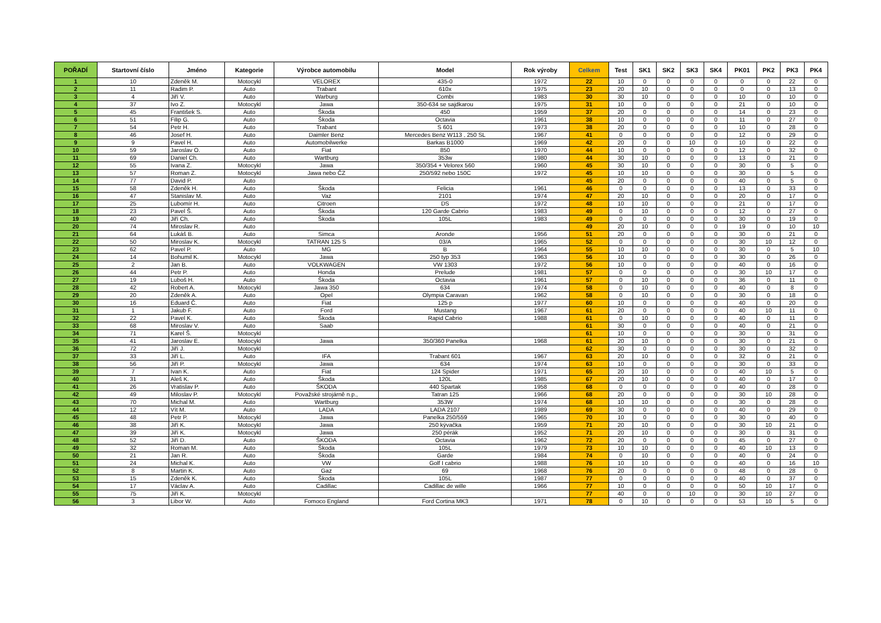| POŘADÍ | Startovní číslo | Jméno | Kategorie | Výrobce automobilu | Model | Rok výroby | Celkem | Test | SK1 | SK2 | SK3 | SK4 | PK01 | PK2 | PK3 | PK4 |
| --- | --- | --- | --- | --- | --- | --- | --- | --- | --- | --- | --- | --- | --- | --- | --- | --- |
| 1 | 10 | Zdeněk M. | Motocykl | VELOREX | 435-0 | 1972 | 22 | 10 | 0 | 0 | 0 | 0 | 0 | 0 | 22 | 0 |
| 2 | 11 | Radim P. | Auto | Trabant | 610x | 1975 | 23 | 20 | 10 | 0 | 0 | 0 | 0 | 0 | 13 | 0 |
| 3 | 4 | Jiří V. | Auto | Warburg | Combi | 1983 | 30 | 30 | 10 | 0 | 0 | 0 | 10 | 0 | 10 | 0 |
| 4 | 37 | Ivo Z. | Motocykl | Jawa | 350-634 se sajdkarou | 1975 | 31 | 10 | 0 | 0 | 0 | 0 | 21 | 0 | 10 | 0 |
| 5 | 45 | František S. | Auto | Škoda | 450 | 1959 | 37 | 20 | 0 | 0 | 0 | 0 | 14 | 0 | 23 | 0 |
| 6 | 51 | Filip G. | Auto | Škoda | Octavia | 1961 | 38 | 10 | 0 | 0 | 0 | 0 | 11 | 0 | 27 | 0 |
| 7 | 54 | Petr H. | Auto | Trabant | S 601 | 1973 | 38 | 20 | 0 | 0 | 0 | 0 | 10 | 0 | 28 | 0 |
| 8 | 46 | Josef H. | Auto | Daimler Benz | Mercedes Benz W113 , 250 SL | 1967 | 41 | 0 | 0 | 0 | 0 | 0 | 12 | 0 | 29 | 0 |
| 9 | 9 | Pavel H. | Auto | Automobilwerke | Barkas B1000 | 1969 | 42 | 20 | 0 | 0 | 10 | 0 | 10 | 0 | 22 | 0 |
| 10 | 59 | Jaroslav O. | Auto | Fiat | 850 | 1970 | 44 | 10 | 0 | 0 | 0 | 0 | 12 | 0 | 32 | 0 |
| 11 | 69 | Daniel Ch. | Auto | Wartburg | 353w | 1980 | 44 | 30 | 10 | 0 | 0 | 0 | 13 | 0 | 21 | 0 |
| 12 | 55 | Ivana Z. | Motocykl | Jawa | 350/354 + Velorex 560 | 1960 | 45 | 30 | 10 | 0 | 0 | 0 | 30 | 0 | 5 | 0 |
| 13 | 57 | Roman Z. | Motocykl | Jawa nebo ČZ | 250/592 nebo 150C | 1972 | 45 | 10 | 10 | 0 | 0 | 0 | 30 | 0 | 5 | 0 |
| 14 | 77 | David P. | Auto | | | | 45 | 20 | 0 | 0 | 0 | 0 | 40 | 0 | 5 | 0 |
| 15 | 58 | Zdeněk H. | Auto | Škoda | Felicia | 1961 | 46 | 0 | 0 | 0 | 0 | 0 | 13 | 0 | 33 | 0 |
| 16 | 47 | Stanislav M. | Auto | Vaz | 2101 | 1974 | 47 | 20 | 10 | 0 | 0 | 0 | 20 | 0 | 17 | 0 |
| 17 | 25 | Lubomír H. | Auto | Citroen | DS | 1972 | 48 | 10 | 10 | 0 | 0 | 0 | 21 | 0 | 17 | 0 |
| 18 | 23 | Pavel Š. | Auto | Škoda | 120 Garde Cabrio | 1983 | 49 | 0 | 10 | 0 | 0 | 0 | 12 | 0 | 27 | 0 |
| 19 | 40 | Jiří Ch. | Auto | Škoda | 105L | 1983 | 49 | 0 | 0 | 0 | 0 | 0 | 30 | 0 | 19 | 0 |
| 20 | 74 | Miroslav R. | Auto | | | | 49 | 20 | 10 | 0 | 0 | 0 | 19 | 0 | 10 | 10 |
| 21 | 64 | Lukáš B. | Auto | Simca | Aronde | 1956 | 51 | 20 | 0 | 0 | 0 | 0 | 30 | 0 | 21 | 0 |
| 22 | 50 | Miroslav K. | Motocykl | TATRAN 125 S | 03/A | 1965 | 52 | 0 | 0 | 0 | 0 | 0 | 30 | 10 | 12 | 0 |
| 23 | 62 | Pavel P. | Auto | MG | B | 1964 | 55 | 10 | 10 | 0 | 0 | 0 | 30 | 0 | 5 | 10 |
| 24 | 14 | Bohumil K. | Motocykl | Jawa | 250 typ 353 | 1963 | 56 | 10 | 0 | 0 | 0 | 0 | 30 | 0 | 26 | 0 |
| 25 | 2 | Jan B. | Auto | VOLKWAGEN | VW 1303 | 1972 | 56 | 10 | 0 | 0 | 0 | 0 | 40 | 0 | 16 | 0 |
| 26 | 44 | Petr P. | Auto | Honda | Prelude | 1981 | 57 | 0 | 0 | 0 | 0 | 0 | 30 | 10 | 17 | 0 |
| 27 | 19 | Luboš H. | Auto | Škoda | Octavia | 1961 | 57 | 0 | 10 | 0 | 0 | 0 | 36 | 0 | 11 | 0 |
| 28 | 42 | Robert A. | Motocykl | Jawa 350 | 634 | 1974 | 58 | 0 | 10 | 0 | 0 | 0 | 40 | 0 | 8 | 0 |
| 29 | 20 | Zdeněk A. | Auto | Opel | Olympia Caravan | 1962 | 58 | 0 | 10 | 0 | 0 | 0 | 30 | 0 | 18 | 0 |
| 30 | 16 | Eduard Č. | Auto | Fiat | 125 p | 1977 | 60 | 10 | 0 | 0 | 0 | 0 | 40 | 0 | 20 | 0 |
| 31 | 1 | Jakub F. | Auto | Ford | Mustang | 1967 | 61 | 20 | 0 | 0 | 0 | 0 | 40 | 10 | 11 | 0 |
| 32 | 22 | Pavel K. | Auto | Škoda | Rapid Cabrio | 1988 | 61 | 0 | 10 | 0 | 0 | 0 | 40 | 0 | 11 | 0 |
| 33 | 68 | Miroslav V. | Auto | Saab | | | 61 | 30 | 0 | 0 | 0 | 0 | 40 | 0 | 21 | 0 |
| 34 | 71 | Karel Š. | Motocykl | | | | 61 | 10 | 0 | 0 | 0 | 0 | 30 | 0 | 31 | 0 |
| 35 | 41 | Jaroslav E. | Motocykl | Jawa | 350/360 Panelka | 1968 | 61 | 20 | 10 | 0 | 0 | 0 | 30 | 0 | 21 | 0 |
| 36 | 72 | Jiří J. | Motocykl | | | | 62 | 30 | 0 | 0 | 0 | 0 | 30 | 0 | 32 | 0 |
| 37 | 33 | Jiří L. | Auto | IFA | Trabant 601 | 1967 | 63 | 20 | 10 | 0 | 0 | 0 | 32 | 0 | 21 | 0 |
| 38 | 56 | Jiří P. | Motocykl | Jawa | 634 | 1974 | 63 | 10 | 0 | 0 | 0 | 0 | 30 | 0 | 33 | 0 |
| 39 | 7 | Ivan K. | Auto | Fiat | 124 Spider | 1971 | 65 | 20 | 10 | 0 | 0 | 0 | 40 | 10 | 5 | 0 |
| 40 | 31 | Aleš K. | Auto | Škoda | 120L | 1985 | 67 | 20 | 10 | 0 | 0 | 0 | 40 | 0 | 17 | 0 |
| 41 | 26 | Vratislav P. | Auto | ŠKODA | 440 Spartak | 1958 | 68 | 0 | 0 | 0 | 0 | 0 | 40 | 0 | 28 | 0 |
| 42 | 49 | Miloslav P. | Motocykl | Považské strojárně n.p., | Tatran 125 | 1966 | 68 | 20 | 0 | 0 | 0 | 0 | 30 | 10 | 28 | 0 |
| 43 | 70 | Michal M. | Auto | Wartburg | 353W | 1974 | 68 | 10 | 10 | 0 | 0 | 0 | 30 | 0 | 28 | 0 |
| 44 | 12 | Vít M. | Auto | LADA | LADA 2107 | 1989 | 69 | 30 | 0 | 0 | 0 | 0 | 40 | 0 | 29 | 0 |
| 45 | 48 | Petr P. | Motocykl | Jawa | Panelka 250/559 | 1965 | 70 | 10 | 0 | 0 | 0 | 0 | 30 | 0 | 40 | 0 |
| 46 | 38 | Jiří K. | Motocykl | Jawa | 250 kývačka | 1959 | 71 | 20 | 10 | 0 | 0 | 0 | 30 | 10 | 21 | 0 |
| 47 | 39 | Jiří K. | Motocykl | Jawa | 250 pérák | 1952 | 71 | 20 | 10 | 0 | 0 | 0 | 30 | 0 | 31 | 0 |
| 48 | 52 | Jiří D. | Auto | ŠKODA | Octavia | 1962 | 72 | 20 | 0 | 0 | 0 | 0 | 45 | 0 | 27 | 0 |
| 49 | 32 | Roman M. | Auto | Škoda | 105L | 1979 | 73 | 10 | 10 | 0 | 0 | 0 | 40 | 10 | 13 | 0 |
| 50 | 21 | Jan R. | Auto | Škoda | Garde | 1984 | 74 | 0 | 10 | 0 | 0 | 0 | 40 | 0 | 24 | 0 |
| 51 | 24 | Michal K. | Auto | VW | Golf I cabrio | 1988 | 76 | 10 | 10 | 0 | 0 | 0 | 40 | 0 | 16 | 10 |
| 52 | 8 | Martin K. | Auto | Gaz | 69 | 1968 | 76 | 20 | 0 | 0 | 0 | 0 | 48 | 0 | 28 | 0 |
| 53 | 15 | Zdeněk K. | Auto | Škoda | 105L | 1987 | 77 | 0 | 0 | 0 | 0 | 0 | 40 | 0 | 37 | 0 |
| 54 | 17 | Václav A. | Auto | Cadillac | Cadillac de wille | 1966 | 77 | 10 | 0 | 0 | 0 | 0 | 50 | 10 | 17 | 0 |
| 55 | 75 | Jiří K. | Motocykl | | | | 77 | 40 | 0 | 0 | 10 | 0 | 30 | 10 | 27 | 0 |
| 56 | 3 | Libor W. | Auto | Fomoco England | Ford Cortina MK3 | 1971 | 78 | 0 | 10 | 0 | 0 | 0 | 53 | 10 | 5 | 0 |